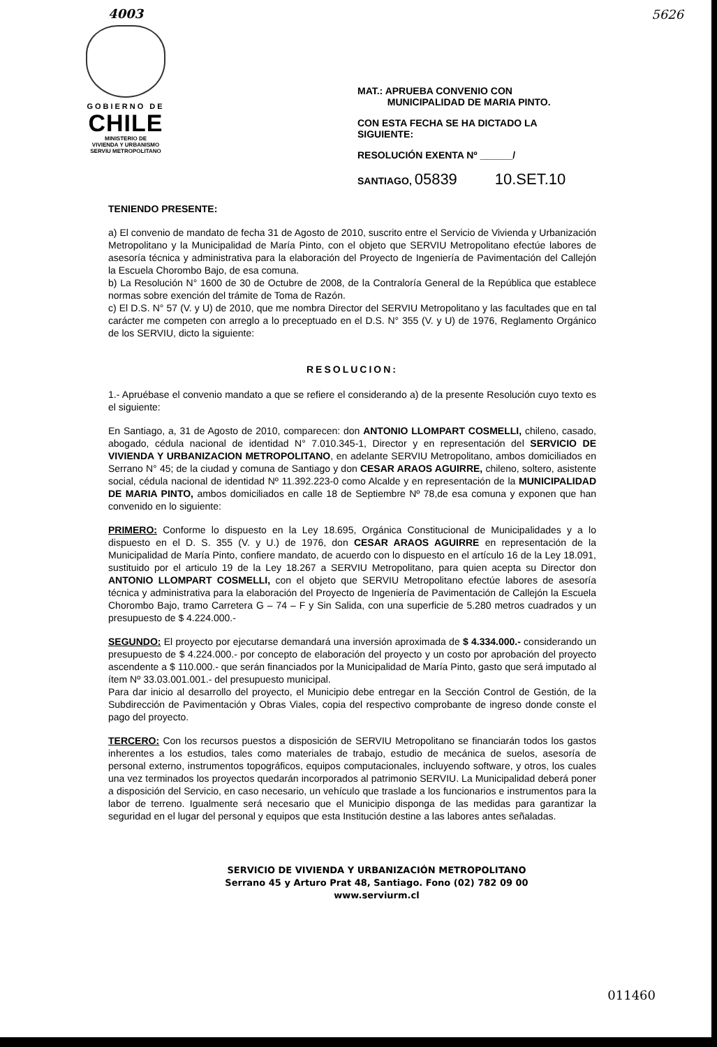4003
GOBIERNO DE
CHILE
MINISTERIO DE
VIVIENDA Y URBANISMO
SERVIU METROPOLITANO
5626
MAT.: APRUEBA CONVENIO CON
MUNICIPALIDAD DE MARIA PINTO.
CON ESTA FECHA SE HA DICTADO LA
SIGUIENTE:
RESOLUCIÓN EXENTA Nº ______/
SANTIAGO, 05839 10.SET.10
TENIENDO PRESENTE:
a) El convenio de mandato de fecha 31 de Agosto de 2010, suscrito entre el Servicio de Vivienda y Urbanización Metropolitano y la Municipalidad de María Pinto, con el objeto que SERVIU Metropolitano efectúe labores de asesoría técnica y administrativa para la elaboración del Proyecto de Ingeniería de Pavimentación del Callejón la Escuela Chorombo Bajo, de esa comuna.
b) La Resolución N° 1600 de 30 de Octubre de 2008, de la Contraloría General de la República que establece normas sobre exención del trámite de Toma de Razón.
c) El D.S. N° 57 (V. y U) de 2010, que me nombra Director del SERVIU Metropolitano y las facultades que en tal carácter me competen con arreglo a lo preceptuado en el D.S. N° 355 (V. y U) de 1976, Reglamento Orgánico de los SERVIU, dicto la siguiente:
RESOLUCION:
1.- Apruébase el convenio mandato a que se refiere el considerando a) de la presente Resolución cuyo texto es el siguiente:
En Santiago, a, 31 de Agosto de 2010, comparecen: don ANTONIO LLOMPART COSMELLI, chileno, casado, abogado, cédula nacional de identidad N° 7.010.345-1, Director y en representación del SERVICIO DE VIVIENDA Y URBANIZACION METROPOLITANO, en adelante SERVIU Metropolitano, ambos domiciliados en Serrano N° 45; de la ciudad y comuna de Santiago y don CESAR ARAOS AGUIRRE, chileno, soltero, asistente social, cédula nacional de identidad Nº 11.392.223-0 como Alcalde y en representación de la MUNICIPALIDAD DE MARIA PINTO, ambos domiciliados en calle 18 de Septiembre Nº 78,de esa comuna y exponen que han convenido en lo siguiente:
PRIMERO: Conforme lo dispuesto en la Ley 18.695, Orgánica Constitucional de Municipalidades y a lo dispuesto en el D. S. 355 (V. y U.) de 1976, don CESAR ARAOS AGUIRRE en representación de la Municipalidad de María Pinto, confiere mandato, de acuerdo con lo dispuesto en el artículo 16 de la Ley 18.091, sustituido por el articulo 19 de la Ley 18.267 a SERVIU Metropolitano, para quien acepta su Director don ANTONIO LLOMPART COSMELLI, con el objeto que SERVIU Metropolitano efectúe labores de asesoría técnica y administrativa para la elaboración del Proyecto de Ingeniería de Pavimentación de Callejón la Escuela Chorombo Bajo, tramo Carretera G – 74 – F y Sin Salida, con una superficie de 5.280 metros cuadrados y un presupuesto de $ 4.224.000.-
SEGUNDO: El proyecto por ejecutarse demandará una inversión aproximada de $ 4.334.000.- considerando un presupuesto de $ 4.224.000.- por concepto de elaboración del proyecto y un costo por aprobación del proyecto ascendente a $ 110.000.- que serán financiados por la Municipalidad de María Pinto, gasto que será imputado al ítem Nº 33.03.001.001.- del presupuesto municipal.
Para dar inicio al desarrollo del proyecto, el Municipio debe entregar en la Sección Control de Gestión, de la Subdirección de Pavimentación y Obras Viales, copia del respectivo comprobante de ingreso donde conste el pago del proyecto.
TERCERO: Con los recursos puestos a disposición de SERVIU Metropolitano se financiarán todos los gastos inherentes a los estudios, tales como materiales de trabajo, estudio de mecánica de suelos, asesoría de personal externo, instrumentos topográficos, equipos computacionales, incluyendo software, y otros, los cuales una vez terminados los proyectos quedarán incorporados al patrimonio SERVIU. La Municipalidad deberá poner a disposición del Servicio, en caso necesario, un vehículo que traslade a los funcionarios e instrumentos para la labor de terreno. Igualmente será necesario que el Municipio disponga de las medidas para garantizar la seguridad en el lugar del personal y equipos que esta Institución destine a las labores antes señaladas.
SERVICIO DE VIVIENDA Y URBANIZACIÓN METROPOLITANO
Serrano 45 y Arturo Prat 48, Santiago. Fono (02) 782 09 00
www.serviurm.cl
011460